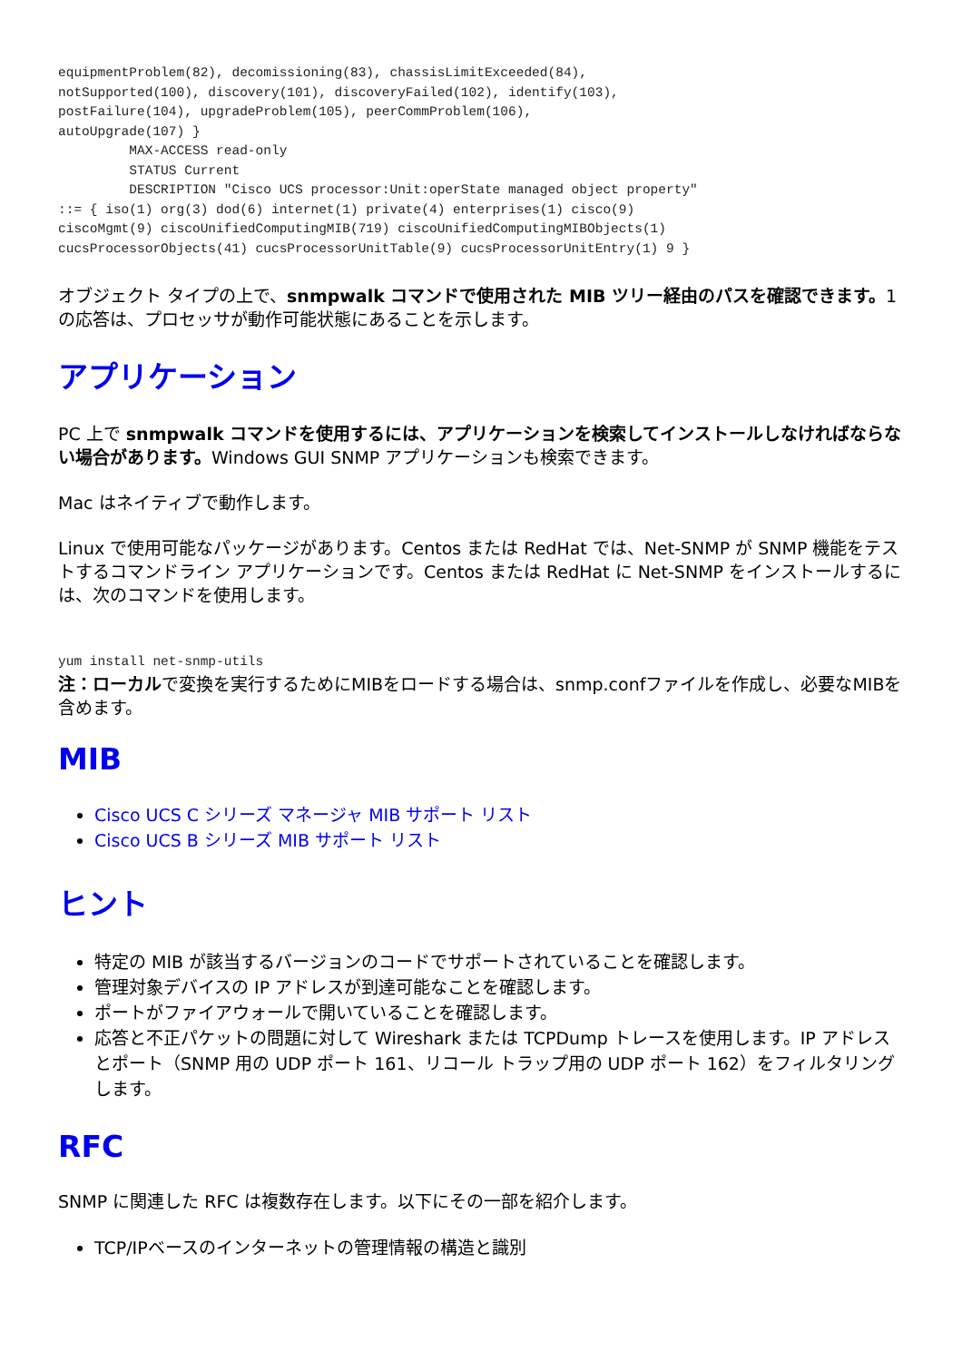equipmentProblem(82), decomissioning(83), chassisLimitExceeded(84),
notSupported(100), discovery(101), discoveryFailed(102), identify(103),
postFailure(104), upgradeProblem(105), peerCommProblem(106),
autoUpgrade(107) }
         MAX-ACCESS read-only
         STATUS Current
         DESCRIPTION "Cisco UCS processor:Unit:operState managed object property"
::= { iso(1) org(3) dod(6) internet(1) private(4) enterprises(1) cisco(9)
ciscoMgmt(9) ciscoUnifiedComputingMIB(719) ciscoUnifiedComputingMIBObjects(1)
cucsProcessorObjects(41) cucsProcessorUnitTable(9) cucsProcessorUnitEntry(1) 9 }
オブジェクト タイプの上で、snmpwalk コマンドで使用された MIB ツリー経由のパスを確認できます。1 の応答は、プロセッサが動作可能状態にあることを示します。
アプリケーション
PC 上で snmpwalk コマンドを使用するには、アプリケーションを検索してインストールしなければならない場合があります。Windows GUI SNMP アプリケーションも検索できます。
Mac はネイティブで動作します。
Linux で使用可能なパッケージがあります。Centos または RedHat では、Net-SNMP が SNMP 機能をテストするコマンドライン アプリケーションです。Centos または RedHat に Net-SNMP をインストールするには、次のコマンドを使用します。
yum install net-snmp-utils
注：ローカルで変換を実行するためにMIBをロードする場合は、snmp.confファイルを作成し、必要なMIBを含めます。
MIB
Cisco UCS C シリーズ マネージャ MIB サポート リスト
Cisco UCS B シリーズ MIB サポート リスト
ヒント
特定の MIB が該当するバージョンのコードでサポートされていることを確認します。
管理対象デバイスの IP アドレスが到達可能なことを確認します。
ポートがファイアウォールで開いていることを確認します。
応答と不正パケットの問題に対して Wireshark または TCPDump トレースを使用します。IP アドレスとポート（SNMP 用の UDP ポート 161、リコール トラップ用の UDP ポート 162）をフィルタリングします。
RFC
SNMP に関連した RFC は複数存在します。以下にその一部を紹介します。
TCP/IPベースのインターネットの管理情報の構造と識別